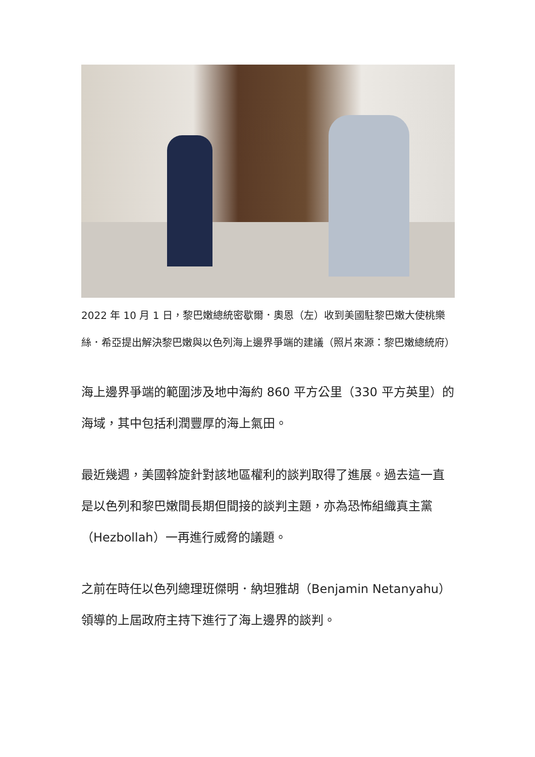2022 年 10 月 1 日，黎巴嫩總統密歇爾．奧恩（左）收到美國駐黎巴嫩大使桃樂絲．希亞提出解決黎巴嫩與以色列海上邊界爭端的建議（照片來源：黎巴嫩總統府）
海上邊界爭端的範圍涉及地中海約 860 平方公里（330 平方英里）的海域，其中包括利潤豐厚的海上氣田。
最近幾週，美國斡旋針對該地區權利的談判取得了進展。過去這一直是以色列和黎巴嫩間長期但間接的談判主題，亦為恐怖組織真主黨（Hezbollah）一再進行威脅的議題。
之前在時任以色列總理班傑明．納坦雅胡（Benjamin Netanyahu）領導的上屆政府主持下進行了海上邊界的談判。